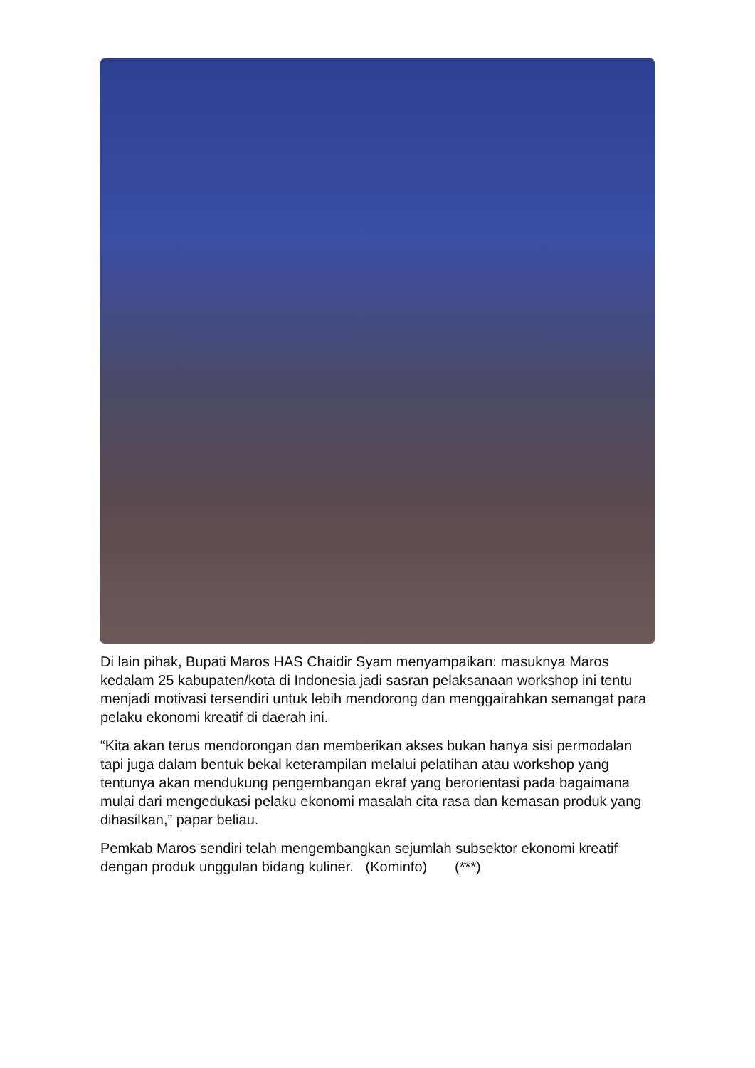Di lain pihak, Bupati Maros HAS Chaidir Syam menyampaikan: masuknya Maros kedalam 25 kabupaten/kota di Indonesia jadi sasran pelaksanaan workshop ini tentu menjadi motivasi tersendiri untuk lebih mendorong dan menggairahkan semangat para pelaku ekonomi kreatif di daerah ini.
“Kita akan terus mendorongan dan memberikan akses bukan hanya sisi permodalan tapi juga dalam bentuk bekal keterampilan melalui pelatihan atau workshop yang tentunya akan mendukung pengembangan ekraf yang berorientasi pada bagaimana mulai dari mengedukasi pelaku ekonomi masalah cita rasa dan kemasan produk yang dihasilkan,” papar beliau.
Pemkab Maros sendiri telah mengembangkan sejumlah subsektor ekonomi kreatif dengan produk unggulan bidang kuliner. (Kominfo) (***)